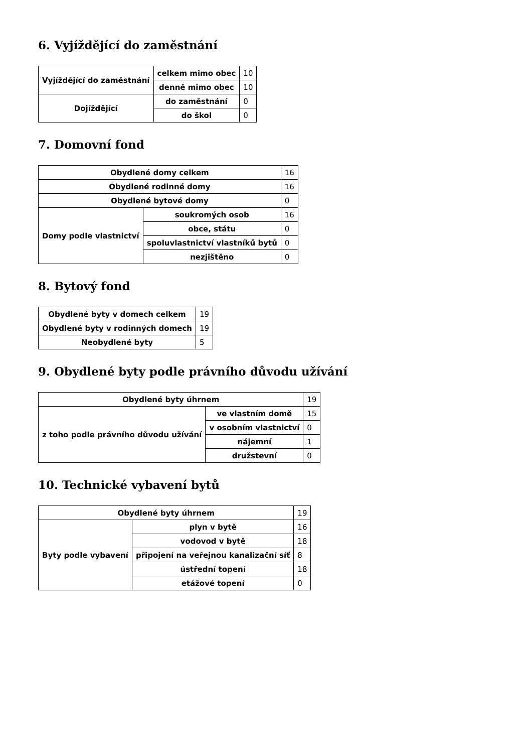6. Vyjíždějící do zaměstnání
| Vyjíždějící do zaměstnání | celkem mimo obec | 10 |
| | denně mimo obec | 10 |
| Dojíždějící | do zaměstnání | 0 |
| | do škol | 0 |
7. Domovní fond
| Obydlené domy celkem | | 16 |
| Obydlené rodinné domy | | 16 |
| Obydlené bytové domy | | 0 |
| Domy podle vlastnictví | soukromých osob | 16 |
| | obce, státu | 0 |
| | spoluvlastnictví vlastníků bytů | 0 |
| | nezjištěno | 0 |
8. Bytový fond
| Obydlené byty v domech celkem | 19 |
| Obydlené byty v rodinných domech | 19 |
| Neobydlené byty | 5 |
9. Obydlené byty podle právního důvodu užívání
| Obydlené byty úhrnem | | 19 |
| z toho podle právního důvodu užívání | ve vlastním domě | 15 |
| | v osobním vlastnictví | 0 |
| | nájemní | 1 |
| | družstevní | 0 |
10. Technické vybavení bytů
| Obydlené byty úhrnem | | 19 |
| Byty podle vybavení | plyn v bytě | 16 |
| | vodovod v bytě | 18 |
| | připojení na veřejnou kanalizační síť | 8 |
| | ústřední topení | 18 |
| | etážové topení | 0 |